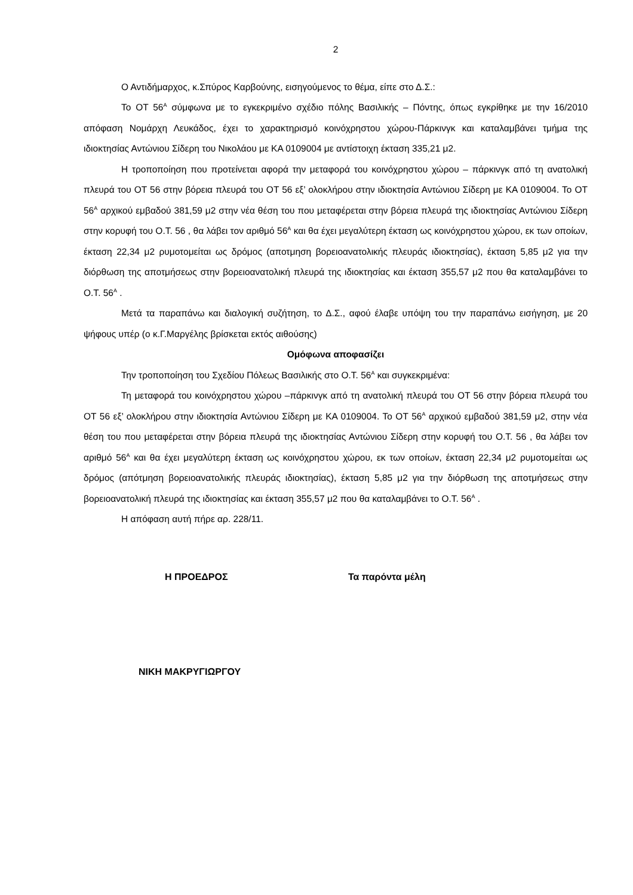2
Ο Αντιδήμαρχος, κ.Σπύρος Καρβούνης, εισηγούμενος το θέμα, είπε στο Δ.Σ.:
Το ΟΤ 56<sup>Α</sup> σύμφωνα με το εγκεκριμένο σχέδιο πόλης Βασιλικής – Πόντης, όπως εγκρίθηκε με την 16/2010 απόφαση Νομάρχη Λευκάδος, έχει το χαρακτηρισμό κοινόχρηστου χώρου-Πάρκινγκ και καταλαμβάνει τμήμα της ιδιοκτησίας Αντώνιου Σίδερη του Νικολάου με ΚΑ 0109004 με αντίστοιχη έκταση 335,21 μ2.
Η τροποποίηση που προτείνεται αφορά την μεταφορά του κοινόχρηστου χώρου – πάρκινγκ από τη ανατολική πλευρά του ΟΤ 56 στην βόρεια πλευρά του ΟΤ 56 εξ’ ολοκλήρου στην ιδιοκτησία Αντώνιου Σίδερη με ΚΑ 0109004. Το ΟΤ 56<sup>Α</sup> αρχικού εμβαδού 381,59 μ2 στην νέα θέση του που μεταφέρεται στην βόρεια πλευρά της ιδιοκτησίας Αντώνιου Σίδερη στην κορυφή του Ο.Τ. 56 , θα λάβει τον αριθμό 56<sup>Α</sup> και θα έχει μεγαλύτερη έκταση ως κοινόχρηστου χώρου, εκ των οποίων, έκταση 22,34 μ2 ρυμοτομείται ως δρόμος (αποτμηση βορειοανατολικής πλευράς ιδιοκτησίας), έκταση 5,85 μ2 για την διόρθωση της αποτμήσεως στην βορειοανατολική πλευρά της ιδιοκτησίας και έκταση 355,57 μ2 που θα καταλαμβάνει το Ο.Τ. 56<sup>Α</sup> .
Μετά τα παραπάνω και διαλογική συζήτηση, το Δ.Σ., αφού έλαβε υπόψη του την παραπάνω εισήγηση, με 20 ψήφους υπέρ (ο κ.Γ.Μαργέλης βρίσκεται εκτός αιθούσης)
Ομόφωνα αποφασίζει
Την τροποποίηση του Σχεδίου Πόλεως Βασιλικής στο Ο.Τ. 56<sup>Α</sup> και συγκεκριμένα:
Τη μεταφορά του κοινόχρηστου χώρου –πάρκινγκ από τη ανατολική πλευρά του ΟΤ 56 στην βόρεια πλευρά του ΟΤ 56 εξ’ ολοκλήρου στην ιδιοκτησία Αντώνιου Σίδερη με ΚΑ 0109004. Το ΟΤ 56<sup>Α</sup> αρχικού εμβαδού 381,59 μ2, στην νέα θέση του που μεταφέρεται στην βόρεια πλευρά της ιδιοκτησίας Αντώνιου Σίδερη στην κορυφή του Ο.Τ. 56 , θα λάβει τον αριθμό 56<sup>Α</sup> και θα έχει μεγαλύτερη έκταση ως κοινόχρηστου χώρου, εκ των οποίων, έκταση 22,34 μ2 ρυμοτομείται ως δρόμος (απότμηση βορειοανατολικής πλευράς ιδιοκτησίας), έκταση 5,85 μ2 για την διόρθωση της αποτμήσεως στην βορειοανατολική πλευρά της ιδιοκτησίας και έκταση 355,57 μ2 που θα καταλαμβάνει το Ο.Τ. 56<sup>Α</sup> .
Η απόφαση αυτή πήρε αρ. 228/11.
Η ΠΡΟΕΔΡΟΣ Τα παρόντα μέλη
ΝΙΚΗ ΜΑΚΡΥΓΙΩΡΓΟΥ